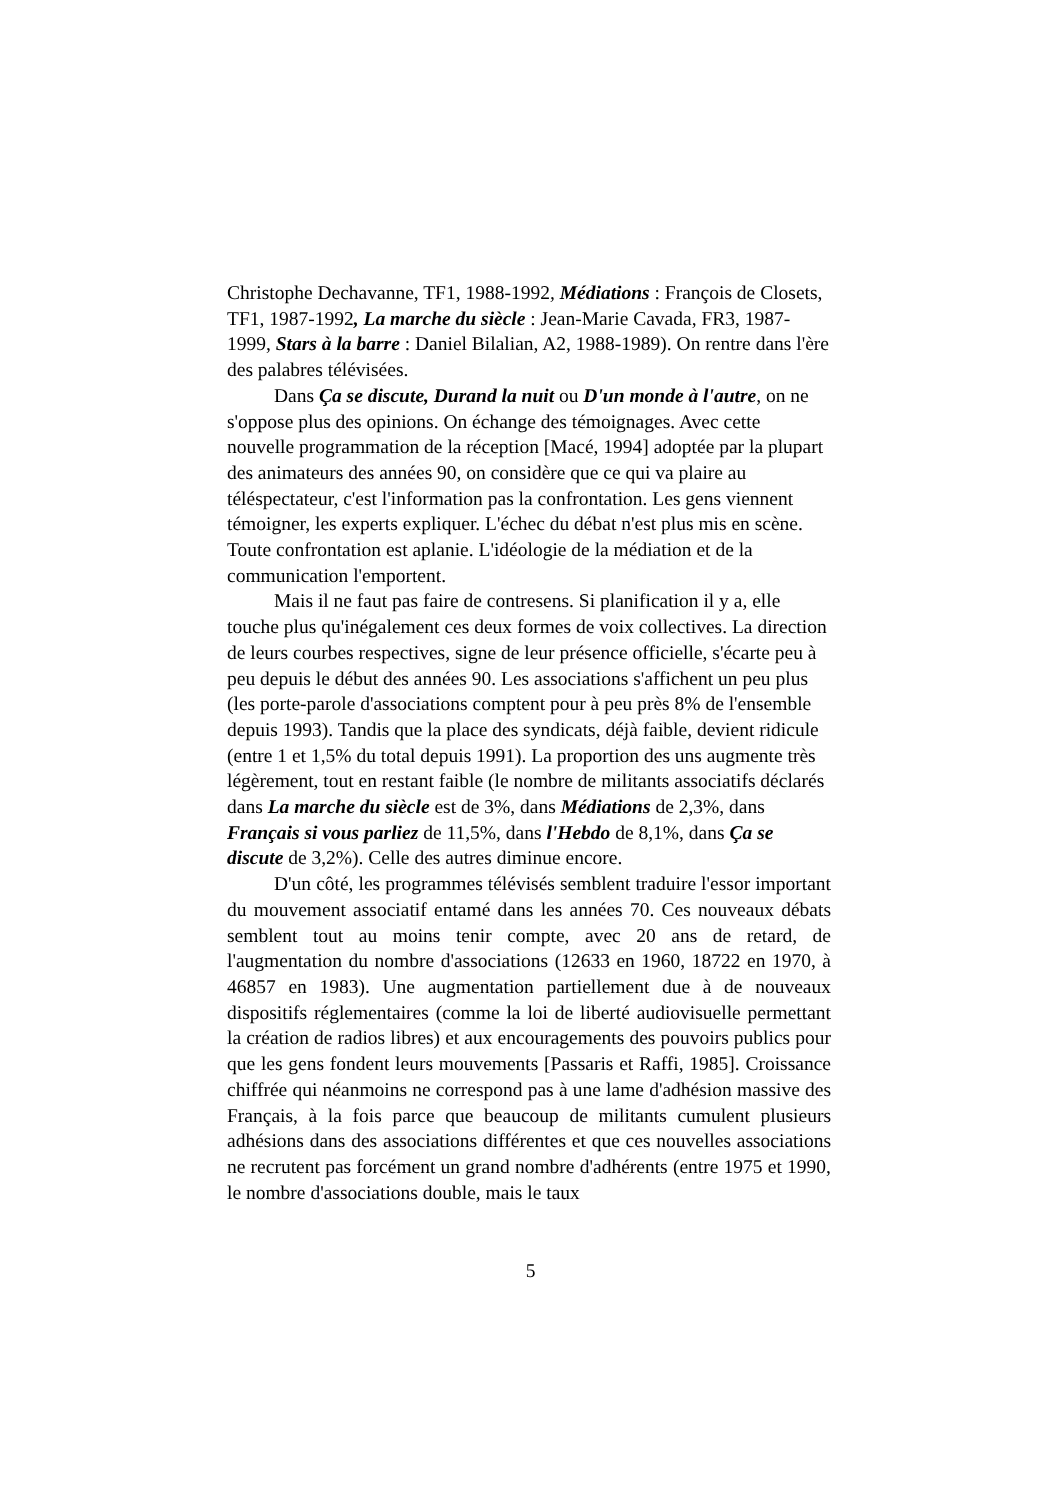Christophe Dechavanne, TF1, 1988-1992, Médiations : François de Closets, TF1, 1987-1992, La marche du siècle : Jean-Marie Cavada, FR3, 1987-1999, Stars à la barre : Daniel Bilalian, A2, 1988-1989). On rentre dans l'ère des palabres télévisées.
Dans Ça se discute, Durand la nuit ou D'un monde à l'autre, on ne s'oppose plus des opinions. On échange des témoignages. Avec cette nouvelle programmation de la réception [Macé, 1994] adoptée par la plupart des animateurs des années 90, on considère que ce qui va plaire au téléspectateur, c'est l'information pas la confrontation. Les gens viennent témoigner, les experts expliquer. L'échec du débat n'est plus mis en scène. Toute confrontation est aplanie. L'idéologie de la médiation et de la communication l'emportent.
Mais il ne faut pas faire de contresens. Si planification il y a, elle touche plus qu'inégalement ces deux formes de voix collectives. La direction de leurs courbes respectives, signe de leur présence officielle, s'écarte peu à peu depuis le début des années 90. Les associations s'affichent un peu plus (les porte-parole d'associations comptent pour à peu près 8% de l'ensemble depuis 1993). Tandis que la place des syndicats, déjà faible, devient ridicule (entre 1 et 1,5% du total depuis 1991). La proportion des uns augmente très légèrement, tout en restant faible (le nombre de militants associatifs déclarés dans La marche du siècle est de 3%, dans Médiations de 2,3%, dans Français si vous parliez de 11,5%, dans l'Hebdo de 8,1%, dans Ça se discute de 3,2%). Celle des autres diminue encore.
D'un côté, les programmes télévisés semblent traduire l'essor important du mouvement associatif entamé dans les années 70. Ces nouveaux débats semblent tout au moins tenir compte, avec 20 ans de retard, de l'augmentation du nombre d'associations (12633 en 1960, 18722 en 1970, à 46857 en 1983). Une augmentation partiellement due à de nouveaux dispositifs réglementaires (comme la loi de liberté audiovisuelle permettant la création de radios libres) et aux encouragements des pouvoirs publics pour que les gens fondent leurs mouvements [Passaris et Raffi, 1985]. Croissance chiffrée qui néanmoins ne correspond pas à une lame d'adhésion massive des Français, à la fois parce que beaucoup de militants cumulent plusieurs adhésions dans des associations différentes et que ces nouvelles associations ne recrutent pas forcément un grand nombre d'adhérents (entre 1975 et 1990, le nombre d'associations double, mais le taux
5